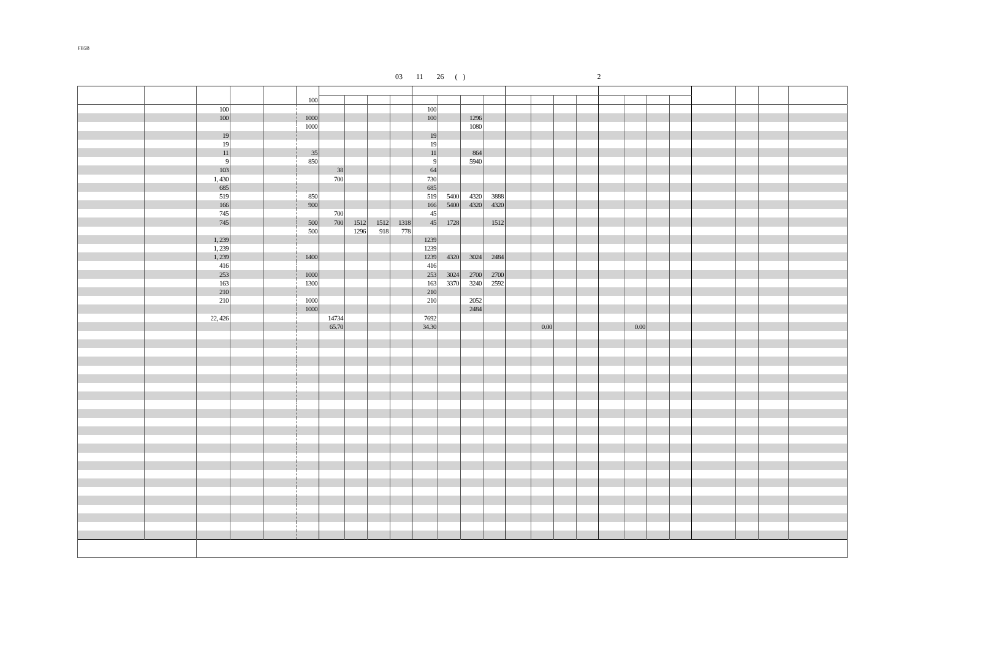FB5B
03 11 26 ( ) 2
| | | | | | 100 | | | | | | | | | | | | | | | | | | | | |
| | | 100 | | | | | | | | 100 | | | | | | | | | | | | | | | |
| | | 100 | | | 1000 | | | | | 100 | | 1296 | | | | | | | | | | | | | |
| | | | | | 1000 | | | | | | | 1080 | | | | | | | | | | | | | |
| | | 19 | | | | | | | | 19 | | | | | | | | | | | | | | | |
| | | 19 | | | | | | | | 19 | | | | | | | | | | | | | | | |
| | | 11 | | | 35 | | | | | 11 | | 864 | | | | | | | | | | | | | |
| | | 9 | | | 850 | | | | | 9 | | 5940 | | | | | | | | | | | | | |
| | | 103 | | | | 38 | | | | 64 | | | | | | | | | | | | | | | |
| | | 1, 430 | | | | 700 | | | | 730 | | | | | | | | | | | | | | | |
| | | 685 | | | | | | | | 685 | | | | | | | | | | | | | | | |
| | | 519 | | | 850 | | | | | 519 | 5400 | 4320 | 3888 | | | | | | | | | | | | |
| | | 166 | | | 900 | | | | | 166 | 5400 | 4320 | 4320 | | | | | | | | | | | | |
| | | 745 | | | | 700 | | | | 45 | | | | | | | | | | | | | | | |
| | | 745 | | | 500 | 700 | 1512 | 1512 | 1318 | 45 | 1728 | | 1512 | | | | | | | | | | | | |
| | | | | | 500 | | 1296 | 918 | 778 | | | | | | | | | | | | | | | | |
| | | 1, 239 | | | | | | | | 1239 | | | | | | | | | | | | | | | |
| | | 1, 239 | | | | | | | | 1239 | | | | | | | | | | | | | | | |
| | | 1, 239 | | | 1400 | | | | | 1239 | 4320 | 3024 | 2484 | | | | | | | | | | | | |
| | | 416 | | | | | | | | 416 | | | | | | | | | | | | | | | |
| | | 253 | | | 1000 | | | | | 253 | 3024 | 2700 | 2700 | | | | | | | | | | | | |
| | | 163 | | | 1300 | | | | | 163 | 3370 | 3240 | 2592 | | | | | | | | | | | | |
| | | 210 | | | | | | | | 210 | | | | | | | | | | | | | | | |
| | | 210 | | | 1000 | | | | | 210 | | 2052 | | | | | | | | | | | | | |
| | | | | | 1000 | | | | | | | 2484 | | | | | | | | | | | | | |
| | | 22, 426 | | | | 14734 | | | | 7692 | | | | | | | | | | | | | | | |
| | | | | | | 65.70 | | | | 34.30 | | | | | 0.00 | | | | 0.00 | | | | | | |